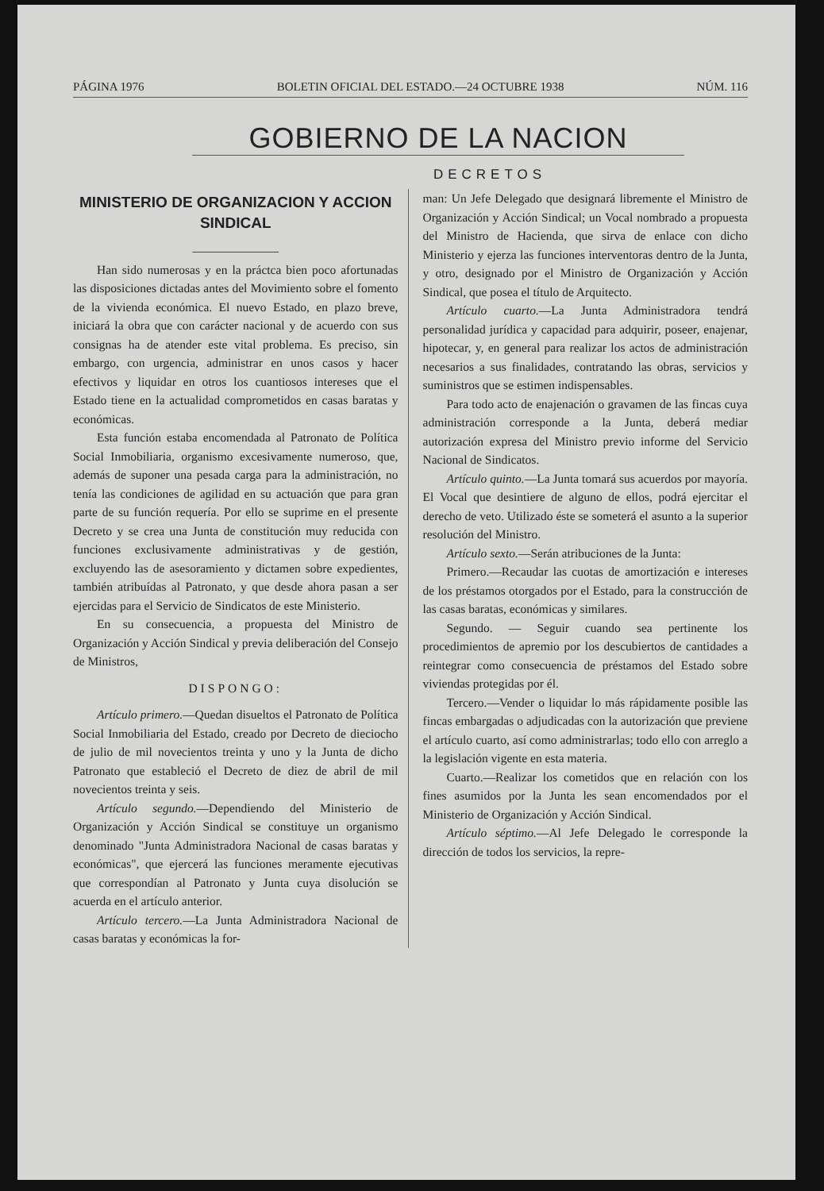PÁGINA 1976 BOLETIN OFICIAL DEL ESTADO.—24 OCTUBRE 1938 NÚM. 116
GOBIERNO DE LA NACION
DECRETOS
MINISTERIO DE ORGANIZACION Y ACCION SINDICAL
———————
Han sido numerosas y en la práctca bien poco afortunadas las disposiciones dictadas antes del Movimiento sobre el fomento de la vivienda económica. El nuevo Estado, en plazo breve, iniciará la obra que con carácter nacional y de acuerdo con sus consignas ha de atender este vital problema. Es preciso, sin embargo, con urgencia, administrar en unos casos y hacer efectivos y liquidar en otros los cuantiosos intereses que el Estado tiene en la actualidad comprometidos en casas baratas y económicas.
Esta función estaba encomendada al Patronato de Política Social Inmobiliaria, organismo excesivamente numeroso, que, además de suponer una pesada carga para la administración, no tenía las condiciones de agilidad en su actuación que para gran parte de su función requería. Por ello se suprime en el presente Decreto y se crea una Junta de constitución muy reducida con funciones exclusivamente administrativas y de gestión, excluyendo las de asesoramiento y dictamen sobre expedientes, también atribuídas al Patronato, y que desde ahora pasan a ser ejercidas para el Servicio de Sindicatos de este Ministerio.
En su consecuencia, a propuesta del Ministro de Organización y Acción Sindical y previa deliberación del Consejo de Ministros,
DISPONGO:
Artículo primero.—Quedan disueltos el Patronato de Política Social Inmobiliaria del Estado, creado por Decreto de dieciocho de julio de mil novecientos treinta y uno y la Junta de dicho Patronato que estableció el Decreto de diez de abril de mil novecientos treinta y seis.
Artículo segundo.—Dependiendo del Ministerio de Organización y Acción Sindical se constituye un organismo denominado "Junta Administradora Nacional de casas baratas y económicas", que ejercerá las funciones meramente ejecutivas que correspondían al Patronato y Junta cuya disolución se acuerda en el artículo anterior.
Artículo tercero.—La Junta Administradora Nacional de casas baratas y económicas la for-
man: Un Jefe Delegado que designará libremente el Ministro de Organización y Acción Sindical; un Vocal nombrado a propuesta del Ministro de Hacienda, que sirva de enlace con dicho Ministerio y ejerza las funciones interventoras dentro de la Junta, y otro, designado por el Ministro de Organización y Acción Sindical, que posea el título de Arquitecto.
Artículo cuarto.—La Junta Administradora tendrá personalidad jurídica y capacidad para adquirir, poseer, enajenar, hipotecar, y, en general para realizar los actos de administración necesarios a sus finalidades, contratando las obras, servicios y suministros que se estimen indispensables.
Para todo acto de enajenación o gravamen de las fincas cuya administración corresponde a la Junta, deberá mediar autorización expresa del Ministro previo informe del Servicio Nacional de Sindicatos.
Artículo quinto.—La Junta tomará sus acuerdos por mayoría. El Vocal que desintiere de alguno de ellos, podrá ejercitar el derecho de veto. Utilizado éste se someterá el asunto a la superior resolución del Ministro.
Artículo sexto.—Serán atribuciones de la Junta:
Primero.—Recaudar las cuotas de amortización e intereses de los préstamos otorgados por el Estado, para la construcción de las casas baratas, económicas y similares.
Segundo. — Seguir cuando sea pertinente los procedimientos de apremio por los descubiertos de cantidades a reintegrar como consecuencia de préstamos del Estado sobre viviendas protegidas por él.
Tercero.—Vender o liquidar lo más rápidamente posible las fincas embargadas o adjudicadas con la autorización que previene el artículo cuarto, así como administrarlas; todo ello con arreglo a la legislación vigente en esta materia.
Cuarto.—Realizar los cometidos que en relación con los fines asumidos por la Junta les sean encomendados por el Ministerio de Organización y Acción Sindical.
Artículo séptimo.—Al Jefe Delegado le corresponde la dirección de todos los servicios, la repre-